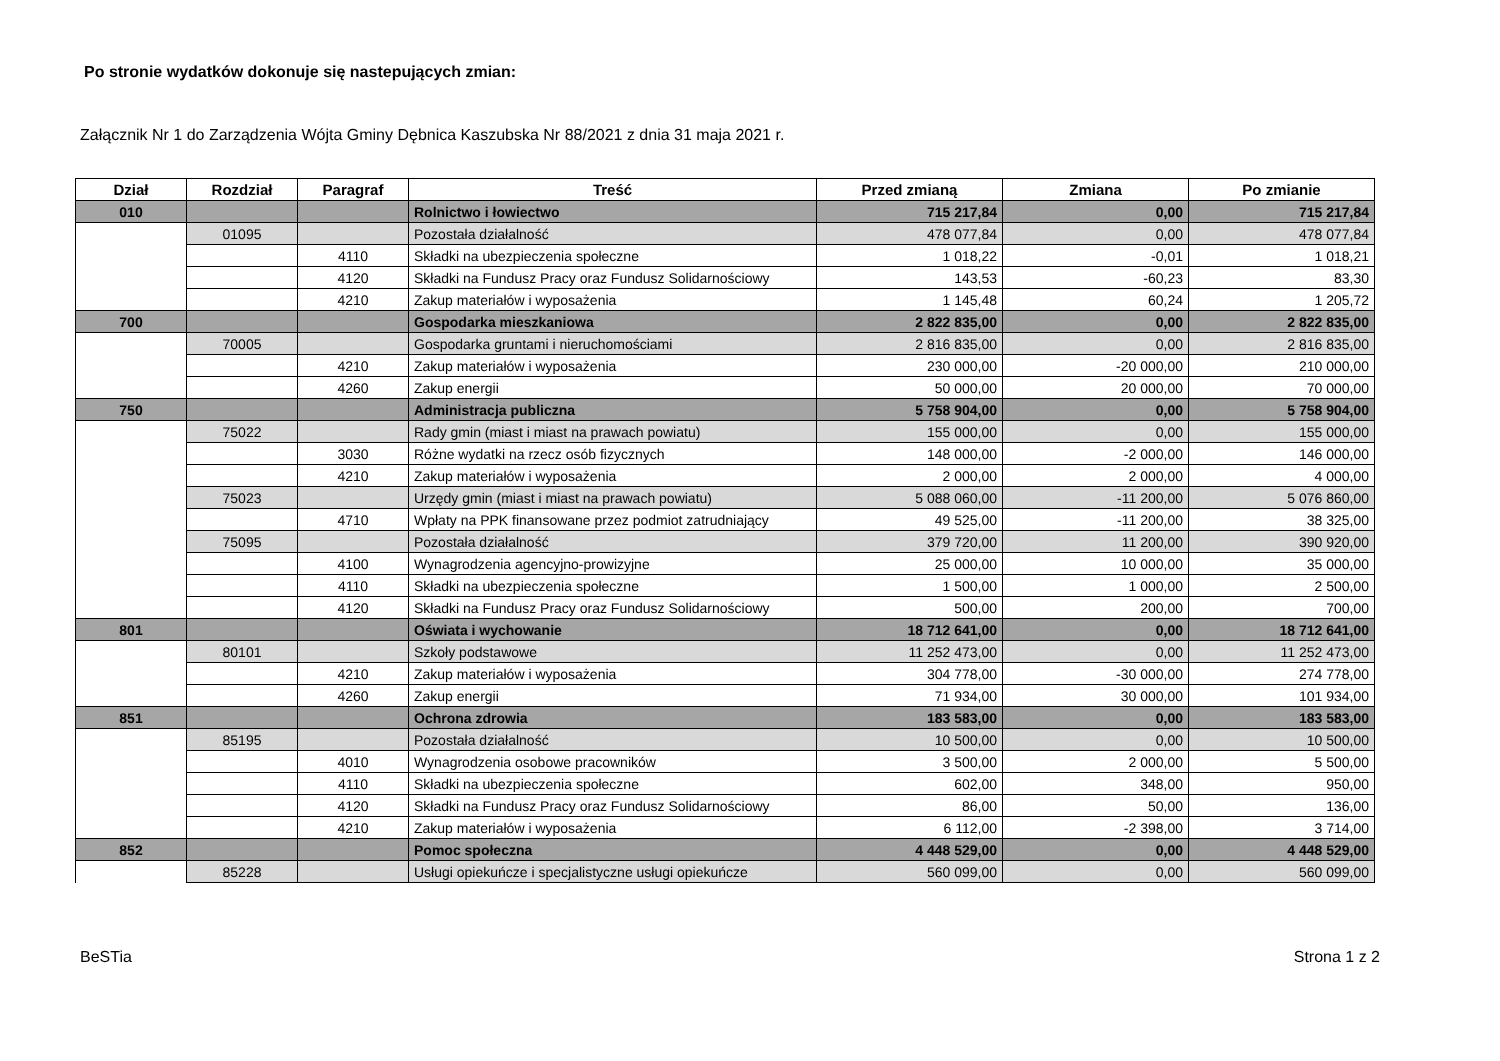Po stronie wydatków dokonuje się nastepujących zmian:
Załącznik Nr 1 do Zarządzenia Wójta Gminy Dębnica Kaszubska Nr 88/2021 z dnia 31 maja 2021 r.
| Dział | Rozdział | Paragraf | Treść | Przed zmianą | Zmiana | Po zmianie |
| --- | --- | --- | --- | --- | --- | --- |
| 010 | | | Rolnictwo i łowiectwo | 715 217,84 | 0,00 | 715 217,84 |
| | 01095 | | Pozostała działalność | 478 077,84 | 0,00 | 478 077,84 |
| | | 4110 | Składki na ubezpieczenia społeczne | 1 018,22 | -0,01 | 1 018,21 |
| | | 4120 | Składki na Fundusz Pracy oraz Fundusz Solidarnościowy | 143,53 | -60,23 | 83,30 |
| | | 4210 | Zakup materiałów i wyposażenia | 1 145,48 | 60,24 | 1 205,72 |
| 700 | | | Gospodarka mieszkaniowa | 2 822 835,00 | 0,00 | 2 822 835,00 |
| | 70005 | | Gospodarka gruntami i nieruchomościami | 2 816 835,00 | 0,00 | 2 816 835,00 |
| | | 4210 | Zakup materiałów i wyposażenia | 230 000,00 | -20 000,00 | 210 000,00 |
| | | 4260 | Zakup energii | 50 000,00 | 20 000,00 | 70 000,00 |
| 750 | | | Administracja publiczna | 5 758 904,00 | 0,00 | 5 758 904,00 |
| | 75022 | | Rady gmin (miast i miast na prawach powiatu) | 155 000,00 | 0,00 | 155 000,00 |
| | | 3030 | Różne wydatki na rzecz osób fizycznych | 148 000,00 | -2 000,00 | 146 000,00 |
| | | 4210 | Zakup materiałów i wyposażenia | 2 000,00 | 2 000,00 | 4 000,00 |
| | 75023 | | Urzędy gmin (miast i miast na prawach powiatu) | 5 088 060,00 | -11 200,00 | 5 076 860,00 |
| | | 4710 | Wpłaty na PPK finansowane przez podmiot zatrudniający | 49 525,00 | -11 200,00 | 38 325,00 |
| | 75095 | | Pozostała działalność | 379 720,00 | 11 200,00 | 390 920,00 |
| | | 4100 | Wynagrodzenia agencyjno-prowizyjne | 25 000,00 | 10 000,00 | 35 000,00 |
| | | 4110 | Składki na ubezpieczenia społeczne | 1 500,00 | 1 000,00 | 2 500,00 |
| | | 4120 | Składki na Fundusz Pracy oraz Fundusz Solidarnościowy | 500,00 | 200,00 | 700,00 |
| 801 | | | Oświata i wychowanie | 18 712 641,00 | 0,00 | 18 712 641,00 |
| | 80101 | | Szkoły podstawowe | 11 252 473,00 | 0,00 | 11 252 473,00 |
| | | 4210 | Zakup materiałów i wyposażenia | 304 778,00 | -30 000,00 | 274 778,00 |
| | | 4260 | Zakup energii | 71 934,00 | 30 000,00 | 101 934,00 |
| 851 | | | Ochrona zdrowia | 183 583,00 | 0,00 | 183 583,00 |
| | 85195 | | Pozostała działalność | 10 500,00 | 0,00 | 10 500,00 |
| | | 4010 | Wynagrodzenia osobowe pracowników | 3 500,00 | 2 000,00 | 5 500,00 |
| | | 4110 | Składki na ubezpieczenia społeczne | 602,00 | 348,00 | 950,00 |
| | | 4120 | Składki na Fundusz Pracy oraz Fundusz Solidarnościowy | 86,00 | 50,00 | 136,00 |
| | | 4210 | Zakup materiałów i wyposażenia | 6 112,00 | -2 398,00 | 3 714,00 |
| 852 | | | Pomoc społeczna | 4 448 529,00 | 0,00 | 4 448 529,00 |
| | 85228 | | Usługi opiekuńcze i specjalistyczne usługi opiekuńcze | 560 099,00 | 0,00 | 560 099,00 |
BeSTia Strona 1 z 2